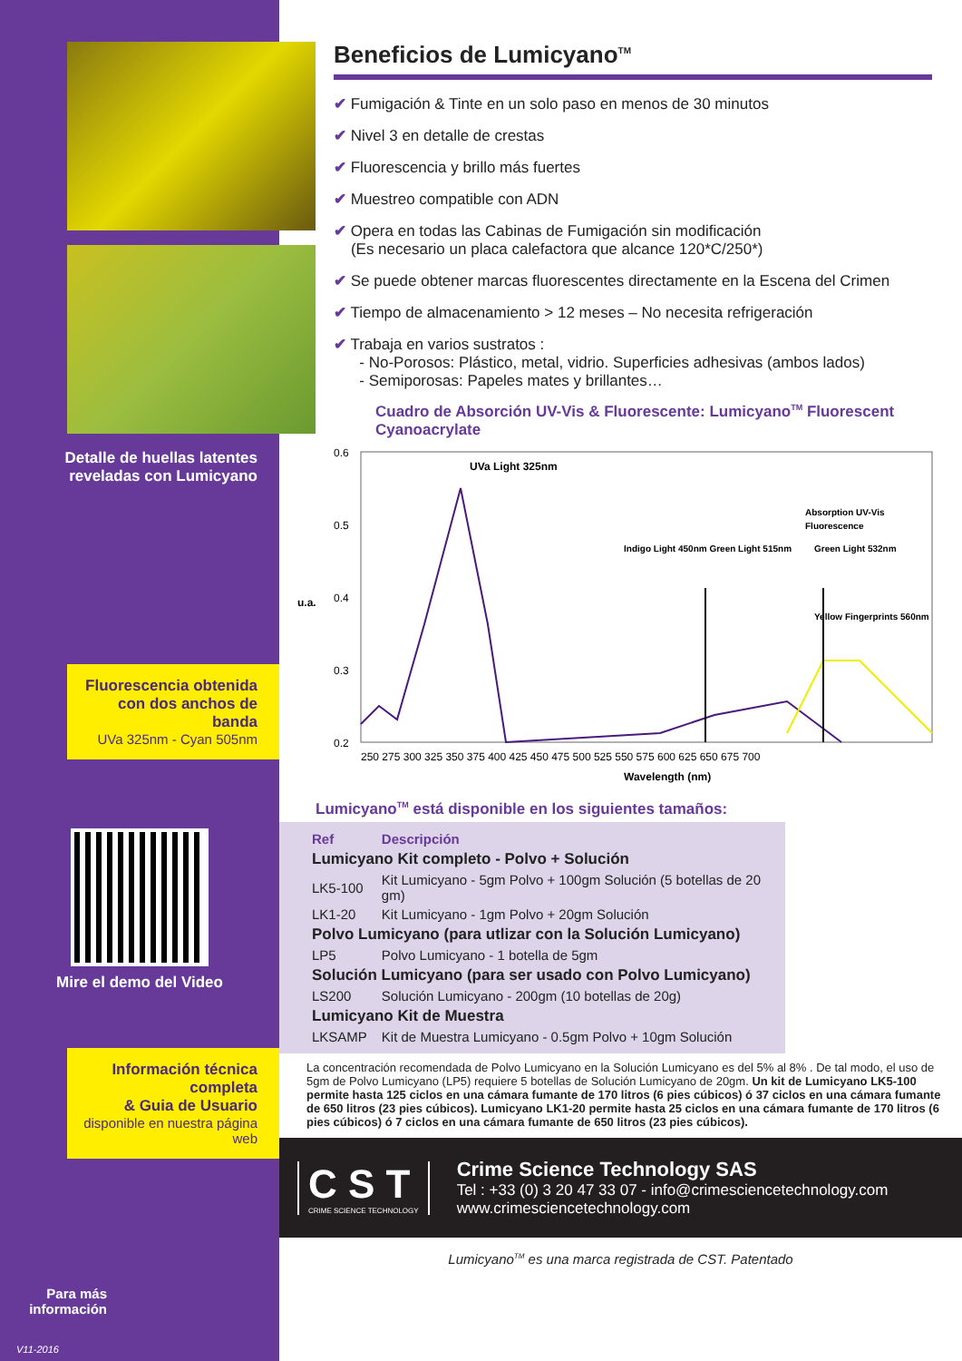Detalle de huellas latentes
reveladas con Lumicyano
Fluorescencia obtenida
con dos anchos de banda
UVa 325nm - Cyan 505nm
Mire el demo del Video
Información técnica completa
& Guia de Usuario
disponible en nuestra página web
Para más
información
V11-2016
Beneficios de Lumicyano<sup>TM</sup>
✔ Fumigación & Tinte en un solo paso en menos de 30 minutos
✔ Nivel 3 en detalle de crestas
✔ Fluorescencia y brillo más fuertes
✔ Muestreo compatible con ADN
✔ Opera en todas las Cabinas de Fumigación sin modificación
(Es necesario un placa calefactora que alcance 120*C/250*)
✔ Se puede obtener marcas fluorescentes directamente en la Escena del Crimen
✔ Tiempo de almacenamiento > 12 meses – No necesita refrigeración
✔ Trabaja en varios sustratos :
- No-Porosos: Plástico, metal, vidrio. Superficies adhesivas (ambos lados)
- Semiporosas: Papeles mates y brillantes…
Cuadro de Absorción UV-Vis & Fluorescente: Lumicyano<sup>TM</sup> Fluorescent Cyanoacrylate
0.6
0.5
0.4
0.3
0.2
u.a.
UVa Light 325nm
Indigo Light 450nm Green Light 515nm
Green Light 532nm
Yellow Fingerprints 560nm
Absorption UV-Vis
Fluorescence
250 275 300 325 350 375 400 425 450 475 500 525 550 575 600 625 650 675 700
Wavelength (nm)
Lumicyano<sup>TM</sup> está disponible en los siguientes tamaños:
| Ref | Descripción |
| --- | --- |
| Lumicyano Kit completo - Polvo + Solución | |
| LK5-100 | Kit Lumicyano - 5gm Polvo + 100gm Solución (5 botellas de 20 gm) |
| LK1-20 | Kit Lumicyano - 1gm Polvo + 20gm Solución |
| Polvo Lumicyano (para utlizar con la Solución Lumicyano) | |
| LP5 | Polvo Lumicyano - 1 botella de 5gm |
| Solución Lumicyano (para ser usado con Polvo Lumicyano) | |
| LS200 | Solución Lumicyano - 200gm (10 botellas de 20g) |
| Lumicyano Kit de Muestra | |
| LKSAMP | Kit de Muestra Lumicyano - 0.5gm Polvo + 10gm Solución |
La concentración recomendada de Polvo Lumicyano en la Solución Lumicyano es del 5% al 8% . De tal modo, el uso de 5gm de Polvo Lumicyano (LP5) requiere 5 botellas de Solución Lumicyano de 20gm. Un kit de Lumicyano LK5-100 permite hasta 125 ciclos en una cámara fumante de 170 litros (6 pies cúbicos) ó 37 ciclos en una cámara fumante de 650 litros (23 pies cúbicos). Lumicyano LK1-20 permite hasta 25 ciclos en una cámara fumante de 170 litros (6 pies cúbicos) ó 7 ciclos en una cámara fumante de 650 litros (23 pies cúbicos).
C S T
CRIME SCIENCE TECHNOLOGY
Crime Science Technology SAS
Tel : +33 (0) 3 20 47 33 07 - info@crimesciencetechnology.com
www.crimesciencetechnology.com
Lumicyano<sup>TM</sup> es una marca registrada de CST. Patentado